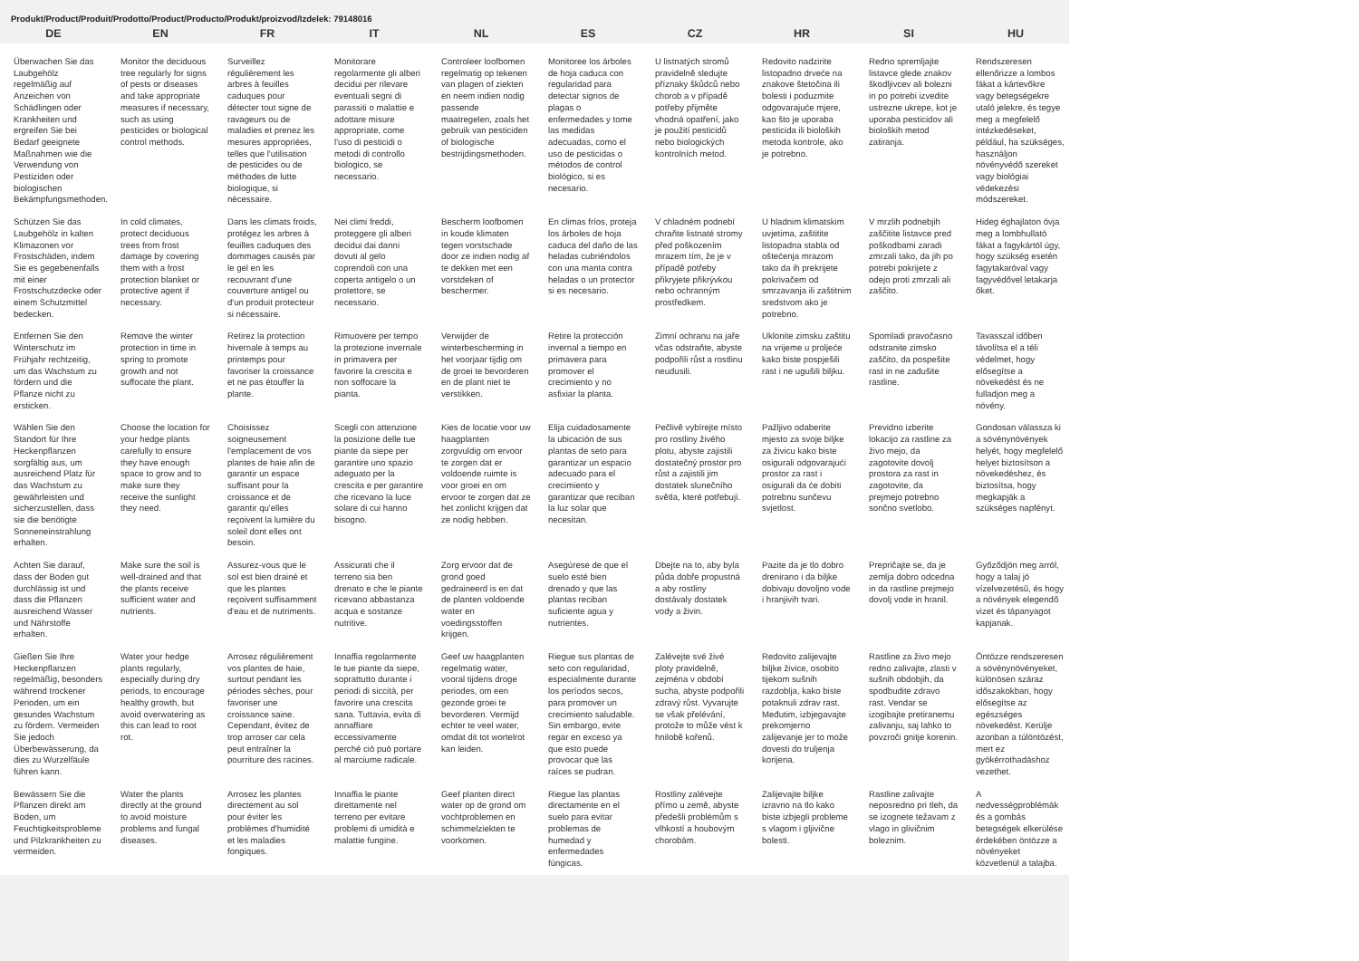Produkt/Product/Produit/Prodotto/Product/Producto/Produkt/proizvod/Izdelek: 79148016
| DE | EN | FR | IT | NL | ES | CZ | HR | SI | HU |
| --- | --- | --- | --- | --- | --- | --- | --- | --- | --- |
| Überwachen Sie das Laubgehölz regelmäßig auf Anzeichen von Schädlingen oder Krankheiten und ergreifen Sie bei Bedarf geeignete Maßnahmen wie die Verwendung von Pestiziden oder biologischen Bekämpfungsmethoden. | Monitor the deciduous tree regularly for signs of pests or diseases and take appropriate measures if necessary, such as using pesticides or biological control methods. | Surveillez régulièrement les arbres à feuilles caduques pour détecter tout signe de ravageurs ou de maladies et prenez les mesures appropriées, telles que l'utilisation de pesticides ou de méthodes de lutte biologique, si nécessaire. | Monitorare regolarmente gli alberi decidui per rilevare eventuali segni di parassiti o malattie e adottare misure appropriate, come l'uso di pesticidi o metodi di controllo biologico, se necessario. | Controleer loofbomen regelmatig op tekenen van plagen of ziekten en neem indien nodig passende maatregelen, zoals het gebruik van pesticiden of biologische bestrijdingsmethoden. | Monitoree los árboles de hoja caduca con regularidad para detectar signos de plagas o enfermedades y tome las medidas adecuadas, como el uso de pesticidas o métodos de control biológico, si es necesario. | U listnatých stromů pravidelně sledujte příznaky škůdců nebo chorob a v případě potřeby přijměte vhodná opatření, jako je použití pesticidů nebo biologických kontrolních metod. | Redovito nadzirite listopadno drveće na znakove štetočina ili bolesti i poduzmite odgovarajuće mjere, kao što je uporaba pesticida ili bioloških metoda kontrole, ako je potrebno. | Redno spremljajte listavce glede znakov škodljivcev ali bolezni in po potrebi izvedite ustrezne ukrepe, kot je uporaba pesticidov ali bioloških metod zatiranja. | Rendszeresen ellenőrizze a lombos fákat a kártevőkre vagy betegségekre utaló jelekre, és tegye meg a megfelelő intézkedéseket, például, ha szükséges, használjon növényvédő szereket vagy biológiai védekezési módszereket. |
| Schützen Sie das Laubgehölz in kalten Klimazonen vor Frostschäden, indem Sie es gegebenenfalls mit einer Frostschutzdecke oder einem Schutzmittel bedecken. | In cold climates, protect deciduous trees from frost damage by covering them with a frost protection blanket or protective agent if necessary. | Dans les climats froids, protégez les arbres à feuilles caduques des dommages causés par le gel en les recouvrant d'une couverture antigel ou d'un produit protecteur si nécessaire. | Nei climi freddi, proteggere gli alberi decidui dai danni dovuti al gelo coprendoli con una coperta antigelo o un protettore, se necessario. | Bescherm loofbomen in koude klimaten tegen vorstschade door ze indien nodig af te dekken met een vorstdeken of beschermer. | En climas fríos, proteja los árboles de hoja caduca del daño de las heladas cubriéndolos con una manta contra heladas o un protector si es necesario. | V chladném podnebí chraňte listnaté stromy před poškozením mrazem tím, že je v případě potřeby přikryjete přikrývkou nebo ochranným prostředkem. | U hladnim klimatskim uvjetima, zaštitite listopadna stabla od oštećenja mrazom tako da ih prekrijete pokrivačem od smrzavanja ili zaštitnim sredstvom ako je potrebno. | V mrzlih podnebjih zaščitite listavce pred poškodbami zaradi zmrzali tako, da jih po potrebi pokrijete z odejo proti zmrzali ali zaščito. | Hideg éghajlaton óvja meg a lombhullató fákat a fagykártól úgy, hogy szükség esetén fagytakaróval vagy fagyvédővel letakarja őket. |
| Entfernen Sie den Winterschutz im Frühjahr rechtzeitig, um das Wachstum zu fördern und die Pflanze nicht zu ersticken. | Remove the winter protection in time in spring to promote growth and not suffocate the plant. | Retirez la protection hivernale à temps au printemps pour favoriser la croissance et ne pas étouffer la plante. | Rimuovere per tempo la protezione invernale in primavera per favorire la crescita e non soffocare la pianta. | Verwijder de winterbescherming in het voorjaar tijdig om de groei te bevorderen en de plant niet te verstikken. | Retire la protección invernal a tiempo en primavera para promover el crecimiento y no asfixiar la planta. | Zimní ochranu na jaře včas odstraňte, abyste podpořili růst a rostlinu neudusili. | Uklonite zimsku zaštitu na vrijeme u proljeće kako biste pospješili rast i ne ugušili biljku. | Spomladi pravočasno odstranite zimsko zaščito, da pospešite rast in ne zadušite rastline. | Tavasszal időben távolítsa el a téli védelmet, hogy elősegítse a növekedést és ne fulladjon meg a növény. |
| Wählen Sie den Standort für Ihre Heckenpflanzen sorgfältig aus, um ausreichend Platz für das Wachstum zu gewährleisten und sicherzustellen, dass sie die benötigte Sonneneinstrahlung erhalten. | Choose the location for your hedge plants carefully to ensure they have enough space to grow and to make sure they receive the sunlight they need. | Choisissez soigneusement l'emplacement de vos plantes de haie afin de garantir un espace suffisant pour la croissance et de garantir qu'elles reçoivent la lumière du soleil dont elles ont besoin. | Scegli con attenzione la posizione delle tue piante da siepe per garantire uno spazio adeguato per la crescita e per garantire che ricevano la luce solare di cui hanno bisogno. | Kies de locatie voor uw haagplanten zorgvuldig om ervoor te zorgen dat er voldoende ruimte is voor groei en om ervoor te zorgen dat ze het zonlicht krijgen dat ze nodig hebben. | Elija cuidadosamente la ubicación de sus plantas de seto para garantizar un espacio adecuado para el crecimiento y garantizar que reciban la luz solar que necesitan. | Pečlivě vybírejte místo pro rostliny živého plotu, abyste zajistili dostatečný prostor pro růst a zajistili jim dostatek slunečního světla, které potřebují. | Pažljivo odaberite mjesto za svoje biljke za živicu kako biste osigurali odgovarajući prostor za rast i osigurali da će dobiti potrebnu sunčevu svjetlost. | Previdno izberite lokacijo za rastline za živo mejo, da zagotovite dovolj prostora za rast in zagotovite, da prejmejo potrebno sončno svetlobo. | Gondosan válassza ki a sövénynövények helyét, hogy megfelelő helyet biztosítson a növekedéshez, és biztosítsa, hogy megkapják a szükséges napfényt. |
| Achten Sie darauf, dass der Boden gut durchlässig ist und dass die Pflanzen ausreichend Wasser und Nährstoffe erhalten. | Make sure the soil is well-drained and that the plants receive sufficient water and nutrients. | Assurez-vous que le sol est bien drainé et que les plantes reçoivent suffisamment d'eau et de nutriments. | Assicurati che il terreno sia ben drenato e che le piante ricevano abbastanza acqua e sostanze nutritive. | Zorg ervoor dat de grond goed gedraineerd is en dat de planten voldoende water en voedingsstoffen krijgen. | Asegúrese de que el suelo esté bien drenado y que las plantas reciban suficiente agua y nutrientes. | Dbejte na to, aby byla půda dobře propustná a aby rostliny dostávaly dostatek vody a živin. | Pazite da je tlo dobro drenirano i da biljke dobivaju dovoljno vode i hranjivih tvari. | Prepričajte se, da je zemlja dobro odcedna in da rastline prejmejo dovolj vode in hranil. | Győződjön meg arról, hogy a talaj jó vízelvezetésű, és hogy a növények elegendő vizet és tápanyagot kapjanak. |
| Gießen Sie Ihre Heckenpflanzen regelmäßig, besonders während trockener Perioden, um ein gesundes Wachstum zu fördern. Vermeiden Sie jedoch Überbewässerung, da dies zu Wurzelfäule führen kann. | Water your hedge plants regularly, especially during dry periods, to encourage healthy growth, but avoid overwatering as this can lead to root rot. | Arrosez régulièrement vos plantes de haie, surtout pendant les périodes sèches, pour favoriser une croissance saine. Cependant, évitez de trop arroser car cela peut entraîner la pourriture des racines. | Innaffia regolarmente le tue piante da siepe, soprattutto durante i periodi di siccità, per favorire una crescita sana. Tuttavia, evita di annaffiare eccessivamente perché ciò può portare al marciume radicale. | Geef uw haagplanten regelmatig water, vooral tijdens droge periodes, om een gezonde groei te bevorderen. Vermijd echter te veel water, omdat dit tot wortelrot kan leiden. | Riegue sus plantas de seto con regularidad, especialmente durante los períodos secos, para promover un crecimiento saludable. Sin embargo, evite regar en exceso ya que esto puede provocar que las raíces se pudran. | Zalévejte své živé ploty pravidelně, zejména v období sucha, abyste podpořili zdravý růst. Vyvarujte se však přelévání, protože to může vést k hnilobě kořenů. | Redovito zalijevajte biljke živice, osobito tijekom sušnih razdoblja, kako biste potaknuli zdrav rast. Međutim, izbjegavajte prekomjerno zalijevanje jer to može dovesti do truljenja korijena. | Rastline za živo mejo redno zalivajte, zlasti v sušnih obdobjih, da spodbudite zdravo rast. Vendar se izogibajte pretiranemu zalivanju, saj lahko to povzroči gnitje korenin. | Öntözze rendszeresen a sövénynövényeket, különösen száraz időszakokban, hogy elősegítse az egészséges növekedést. Kerülje azonban a túlöntözést, mert ez gyökérrothadáshoz vezethet. |
| Bewässern Sie die Pflanzen direkt am Boden, um Feuchtigkeitsprobleme und Pilzkrankheiten zu vermeiden. | Water the plants directly at the ground to avoid moisture problems and fungal diseases. | Arrosez les plantes directement au sol pour éviter les problèmes d'humidité et les maladies fongiques. | Innaffia le piante direttamente nel terreno per evitare problemi di umidità e malattie fungine. | Geef planten direct water op de grond om vochtproblemen en schimmelziekten te voorkomen. | Riegue las plantas directamente en el suelo para evitar problemas de humedad y enfermedades fúngicas. | Rostliny zalévejte přímo u země, abyste předešli problémům s vlhkostí a houbovým chorobám. | Zalijevajte biljke izravno na tlo kako biste izbjegli probleme s vlagom i gljivične bolesti. | Rastline zalivajte neposredno pri tleh, da se izognete težavam z vlago in glivičnim boleznim. | A nedvességproblémák és a gombás betegségek elkerülése érdekében öntözze a növényeket közvetlenül a talajba. |